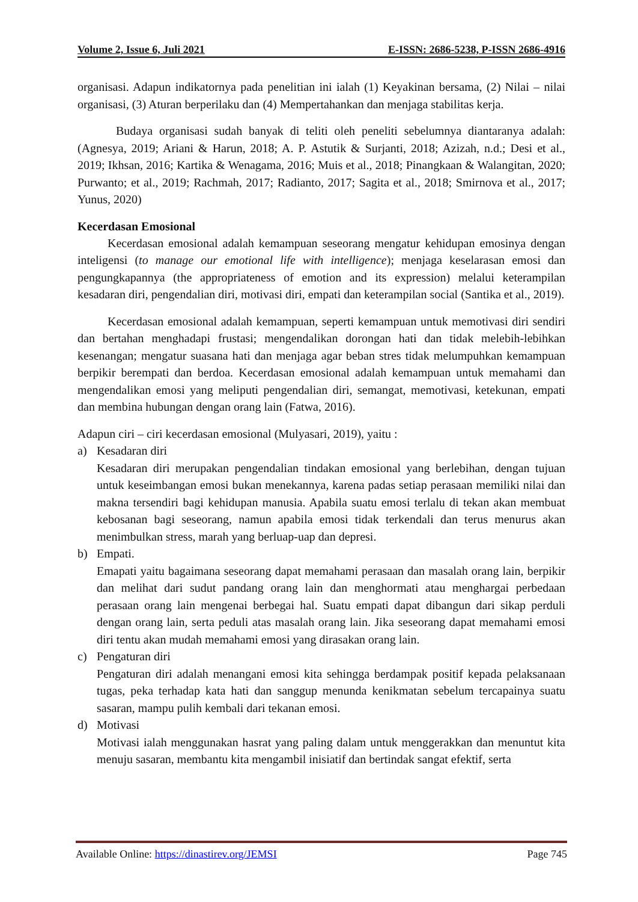Volume 2, Issue 6, Juli 2021 E-ISSN: 2686-5238, P-ISSN 2686-4916
organisasi. Adapun indikatornya pada penelitian ini ialah (1) Keyakinan bersama, (2) Nilai – nilai organisasi, (3) Aturan berperilaku dan (4) Mempertahankan dan menjaga stabilitas kerja.
Budaya organisasi sudah banyak di teliti oleh peneliti sebelumnya diantaranya adalah: (Agnesya, 2019; Ariani & Harun, 2018; A. P. Astutik & Surjanti, 2018; Azizah, n.d.; Desi et al., 2019; Ikhsan, 2016; Kartika & Wenagama, 2016; Muis et al., 2018; Pinangkaan & Walangitan, 2020; Purwanto; et al., 2019; Rachmah, 2017; Radianto, 2017; Sagita et al., 2018; Smirnova et al., 2017; Yunus, 2020)
Kecerdasan Emosional
Kecerdasan emosional adalah kemampuan seseorang mengatur kehidupan emosinya dengan inteligensi (to manage our emotional life with intelligence); menjaga keselarasan emosi dan pengungkapannya (the appropriateness of emotion and its expression) melalui keterampilan kesadaran diri, pengendalian diri, motivasi diri, empati dan keterampilan social (Santika et al., 2019).
Kecerdasan emosional adalah kemampuan, seperti kemampuan untuk memotivasi diri sendiri dan bertahan menghadapi frustasi; mengendalikan dorongan hati dan tidak melebih-lebihkan kesenangan; mengatur suasana hati dan menjaga agar beban stres tidak melumpuhkan kemampuan berpikir berempati dan berdoa. Kecerdasan emosional adalah kemampuan untuk memahami dan mengendalikan emosi yang meliputi pengendalian diri, semangat, memotivasi, ketekunan, empati dan membina hubungan dengan orang lain (Fatwa, 2016).
Adapun ciri – ciri kecerdasan emosional (Mulyasari, 2019), yaitu :
a)
Kesadaran diri
Kesadaran diri merupakan pengendalian tindakan emosional yang berlebihan, dengan tujuan untuk keseimbangan emosi bukan menekannya, karena padas setiap perasaan memiliki nilai dan makna tersendiri bagi kehidupan manusia. Apabila suatu emosi terlalu di tekan akan membuat kebosanan bagi seseorang, namun apabila emosi tidak terkendali dan terus menurus akan menimbulkan stress, marah yang berluap-uap dan depresi.
b)
Empati.
Emapati yaitu bagaimana seseorang dapat memahami perasaan dan masalah orang lain, berpikir dan melihat dari sudut pandang orang lain dan menghormati atau menghargai perbedaan perasaan orang lain mengenai berbegai hal. Suatu empati dapat dibangun dari sikap perduli dengan orang lain, serta peduli atas masalah orang lain. Jika seseorang dapat memahami emosi diri tentu akan mudah memahami emosi yang dirasakan orang lain.
c)
Pengaturan diri
Pengaturan diri adalah menangani emosi kita sehingga berdampak positif kepada pelaksanaan tugas, peka terhadap kata hati dan sanggup menunda kenikmatan sebelum tercapainya suatu sasaran, mampu pulih kembali dari tekanan emosi.
d)
Motivasi
Motivasi ialah menggunakan hasrat yang paling dalam untuk menggerakkan dan menuntut kita menuju sasaran, membantu kita mengambil inisiatif dan bertindak sangat efektif, serta
Available Online: https://dinastirev.org/JEMSI Page 745